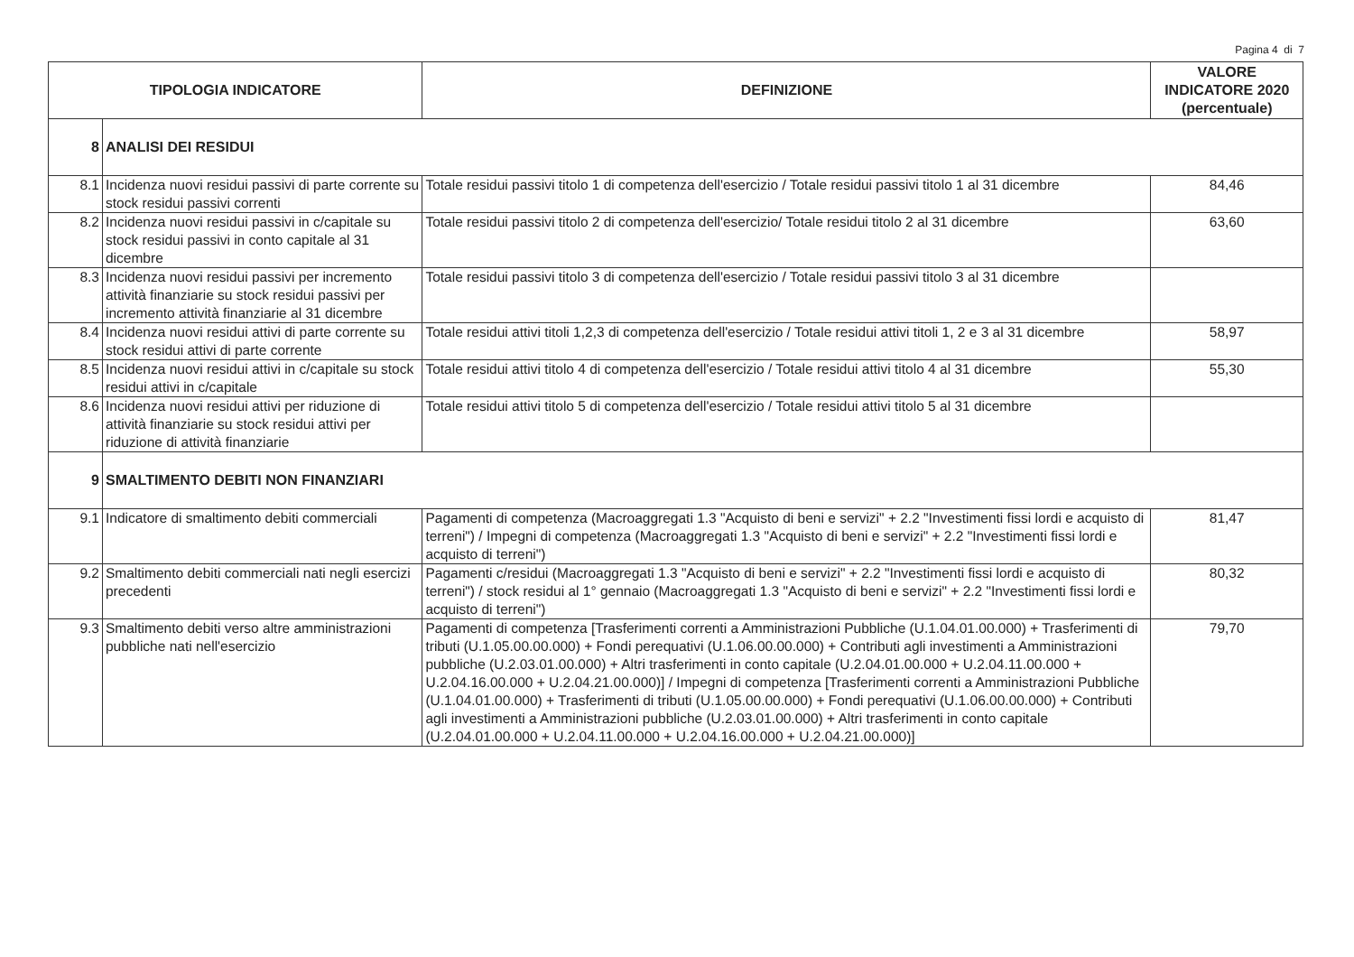Pagina 4 di 7
| TIPOLOGIA INDICATORE | | DEFINIZIONE | VALORE INDICATORE 2020 (percentuale) |
| --- | --- | --- | --- |
| 8 | ANALISI DEI RESIDUI | | |
| 8.1 | Incidenza nuovi residui passivi di parte corrente su stock residui passivi correnti | Totale residui passivi titolo 1 di competenza dell'esercizio / Totale residui passivi titolo 1 al 31 dicembre | 84,46 |
| 8.2 | Incidenza nuovi residui passivi in c/capitale su stock residui passivi in conto capitale al 31 dicembre | Totale residui passivi titolo 2 di competenza dell'esercizio/ Totale residui titolo 2 al 31 dicembre | 63,60 |
| 8.3 | Incidenza nuovi residui passivi per incremento attività finanziarie su stock residui passivi per incremento attività finanziarie al 31 dicembre | Totale residui passivi titolo 3 di competenza dell'esercizio / Totale residui passivi titolo 3 al 31 dicembre | |
| 8.4 | Incidenza nuovi residui attivi di parte corrente su stock residui attivi di parte corrente | Totale residui attivi titoli 1,2,3 di competenza dell'esercizio / Totale residui attivi titoli 1, 2 e 3 al 31 dicembre | 58,97 |
| 8.5 | Incidenza nuovi residui attivi in c/capitale su stock residui attivi in c/capitale | Totale residui attivi titolo 4 di competenza dell'esercizio / Totale residui attivi titolo 4 al 31 dicembre | 55,30 |
| 8.6 | Incidenza nuovi residui attivi per riduzione di attività finanziarie su stock residui attivi per riduzione di attività finanziarie | Totale residui attivi titolo 5 di competenza dell'esercizio / Totale residui attivi titolo 5 al 31 dicembre | |
| 9 | SMALTIMENTO DEBITI NON FINANZIARI | | |
| 9.1 | Indicatore di smaltimento debiti commerciali | Pagamenti di competenza (Macroaggregati 1.3 "Acquisto di beni e servizi" + 2.2 "Investimenti fissi lordi e acquisto di terreni") / Impegni di competenza (Macroaggregati 1.3 "Acquisto di beni e servizi" + 2.2 "Investimenti fissi lordi e acquisto di terreni") | 81,47 |
| 9.2 | Smaltimento debiti commerciali nati negli esercizi precedenti | Pagamenti c/residui (Macroaggregati 1.3 "Acquisto di beni e servizi" + 2.2 "Investimenti fissi lordi e acquisto di terreni") / stock residui al 1° gennaio (Macroaggregati 1.3 "Acquisto di beni e servizi" + 2.2 "Investimenti fissi lordi e acquisto di terreni") | 80,32 |
| 9.3 | Smaltimento debiti verso altre amministrazioni pubbliche nati nell'esercizio | Pagamenti di competenza [Trasferimenti correnti a Amministrazioni Pubbliche (U.1.04.01.00.000) + Trasferimenti di tributi (U.1.05.00.00.000) + Fondi perequativi (U.1.06.00.00.000) + Contributi agli investimenti a Amministrazioni pubbliche (U.2.03.01.00.000) + Altri trasferimenti in conto capitale (U.2.04.01.00.000 + U.2.04.11.00.000 + U.2.04.16.00.000 + U.2.04.21.00.000)] / Impegni di competenza [Trasferimenti correnti a Amministrazioni Pubbliche (U.1.04.01.00.000) + Trasferimenti di tributi (U.1.05.00.00.000) + Fondi perequativi (U.1.06.00.00.000) + Contributi agli investimenti a Amministrazioni pubbliche (U.2.03.01.00.000) + Altri trasferimenti in conto capitale (U.2.04.01.00.000 + U.2.04.11.00.000 + U.2.04.16.00.000 + U.2.04.21.00.000)] | 79,70 |